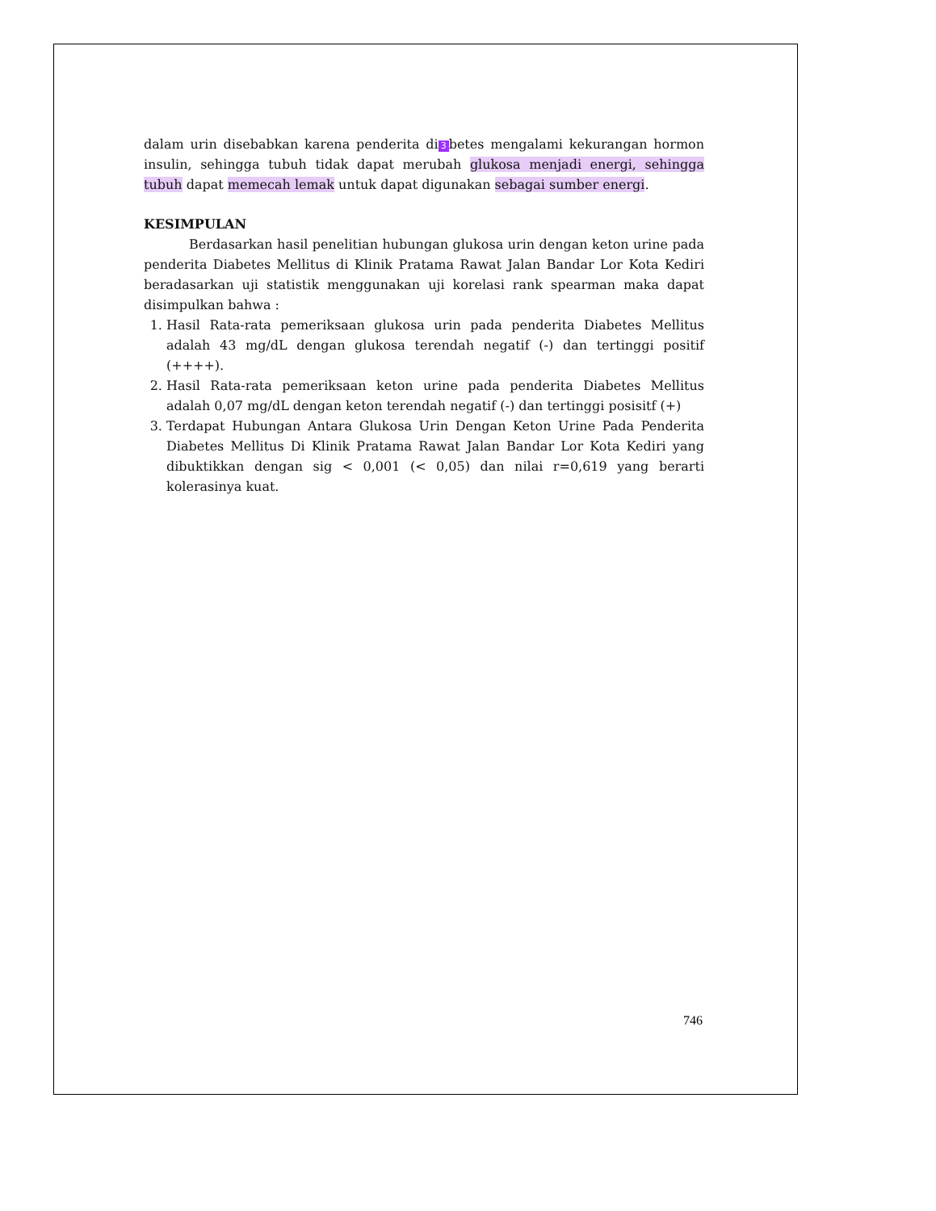dalam urin disebabkan karena penderita di 3 betes mengalami kekurangan hormon insulin, sehingga tubuh tidak dapat merubah glukosa menjadi energi, sehingga tubuh dapat memecah lemak untuk dapat digunakan sebagai sumber energi.
KESIMPULAN
Berdasarkan hasil penelitian hubungan glukosa urin dengan keton urine pada penderita Diabetes Mellitus di Klinik Pratama Rawat Jalan Bandar Lor Kota Kediri beradasarkan uji statistik menggunakan uji korelasi rank spearman maka dapat disimpulkan bahwa :
1. Hasil Rata-rata pemeriksaan glukosa urin pada penderita Diabetes Mellitus adalah 43 mg/dL dengan glukosa terendah negatif (-) dan tertinggi positif (++++).
2. Hasil Rata-rata pemeriksaan keton urine pada penderita Diabetes Mellitus adalah 0,07 mg/dL dengan keton terendah negatif (-) dan tertinggi posisitf (+)
3. Terdapat Hubungan Antara Glukosa Urin Dengan Keton Urine Pada Penderita Diabetes Mellitus Di Klinik Pratama Rawat Jalan Bandar Lor Kota Kediri yang dibuktikkan dengan sig < 0,001 (< 0,05) dan nilai r=0,619 yang berarti kolerasinya kuat.
746